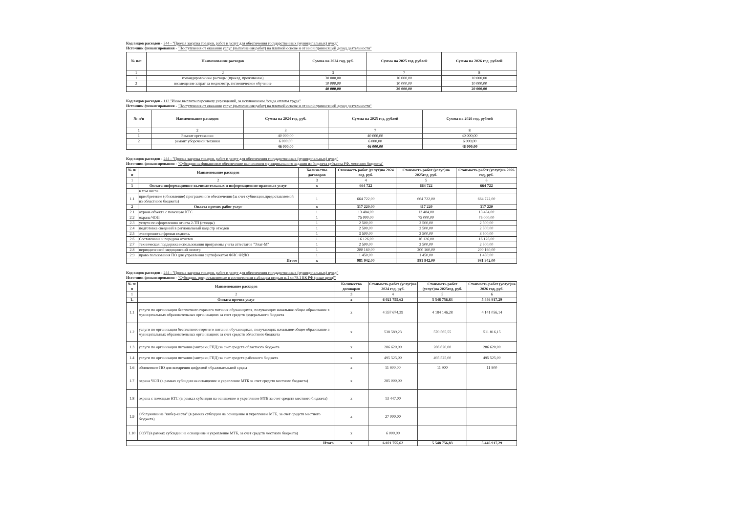Код видов расходов - 244 - "Прочая закупка товаров, работ и услуг для обеспечения государственных (муниципальных) нужд"
Источник финансирования - "Поступления от оказания услуг (выполнения работ) на платной основе и от иной приносящей доход деятельности"
| № п/п | Наименование расходов | Сумма на 2024 год, руб. | Сумма на 2025 год, рублей | Сумма на 2026 год, рублей |
| --- | --- | --- | --- | --- |
| 1 | 2 | 3 | 7 | 8 |
| 1 | командировочные расходы (проезд, проживание) | 30 000,00 | 10 000,00 | 10 000,00 |
| 2 | возмещение затрат за медосмотр, гигиеническое обучение | 10 000,00 | 10 000,00 | 10 000,00 |
| | | 40 000,00 | 20 000,00 | 20 000,00 |
Код видов расходов - 112 "Иные выплаты персоналу учреждений, за исключением фонда оплаты труда"
Источник финансирования - "Поступления от оказания услуг (выполнения работ) на платной основе и от иной приносящей доход деятельности"
| № п/п | Наименование расходов | Сумма на 2024 год, руб. | Сумма на 2025 год, рублей | Сумма на 2026 год, рублей |
| --- | --- | --- | --- | --- |
| 1 | 2 | 3 | 7 | 8 |
| 1 | Ремонт оргтехники | 40 000,00 | 40 000,00 | 40 000,00 |
| 2 | ремонт уборочной техники | 6 000,00 | 6 000,00 | 6 000,00 |
| | | 46 000,00 | 46 000,00 | 46 000,00 |
Код видов расходов - 244 - "Прочая закупка товаров, работ и услуг для обеспечения государственных (муниципальных) нужд"
Источник финансирования - "Субсидия на финансовое обеспечение выполнения муниципального задания из бюджета субъекта РФ, местного бюджета"
| № п/п | Наименование расходов | Количество договоров | Стоимость работ (услуг)на 2024 год, руб. | Стоимость работ (услуг)на 2025год, руб. | Стоимость работ (услуг)на 2026 год, руб. |
| --- | --- | --- | --- | --- | --- |
| 1 | 2 | 3 | 4 | 5 | 6 |
| 1 | Оплата информационно-вычислительных и информационно-правовых услуг | х | 664 722 | 664 722 | 664 722 |
| | в том числе | | | | |
| 1.1 | приобретение (обновление) программного обеспечения (за счет субвенции,предоставляемой из областного бюджета) | 1 | 664 722,00 | 664 722,00 | 664 722,00 |
| 2 | Оплата прочих работ услуг | х | 317 220,00 | 317 220 | 317 220 |
| 2.1 | охрана объекта с помощью КТС | 1 | 13 484,00 | 13 484,00 | 13 484,00 |
| 2.2 | охрана ЧОП | 1 | 75 000,00 | 75 000,00 | 75 000,00 |
| 2.3 | услуги по оформлению отчета 2-ТП (отходы) | 1 | 2 500,00 | 2 500,00 | 2 500,00 |
| 2.4 | подготовка сведений в региональный кадастр отходов | 1 | 2 500,00 | 2 500,00 | 2 500,00 |
| 2.5 | электронно-цифровая подпись | 1 | 3 500,00 | 3 500,00 | 3 500,00 |
| 2.6 | Составление и передача отчетов | 1 | 16 126,00 | 16 126,00 | 16 126,00 |
| 2.7 | техническая поддержка использования программы учета аттестатов "Элат-М" | 1 | 2 500,00 | 2 500,00 | 2 500,00 |
| 2.8 | периодический медицинский осмотр | 1 | 200 160,00 | 200 160,00 | 200 160,00 |
| 2.9 | право пользования ПО для управления сертификатом ФИС ФРДО | 1 | 1 450,00 | 1 450,00 | 1 450,00 |
| Итого | | х | 981 942,00 | 981 942,00 | 981 942,00 |
Код видов расходов - 244 - "Прочая закупка товаров, работ и услуг для обеспечения государственных (муниципальных) нужд"
Источник финансирования - "Субсидии, предоставляемые в соответствии с абзацем вторым п.1 ст.78.1 БК РФ (иные цели)"
| № п/п | Наименование расходов | Количество договоров | Стоимость работ (услуг)на 2024 год, руб. | Стоимость работ (услуг)на 2025год, руб. | Стоимость работ (услуг)на 2026 год, руб. |
| --- | --- | --- | --- | --- | --- |
| 1 | 2 | 3 | 4 | 5 | 6 |
| 1. | Оплата прочих услуг | х | 6 021 755,62 | 5 548 756,83 | 5 446 917,29 |
| 1.1 | услуги по организации бесплатного горячего питания обучающихся, получающих начальное общее образование в муниципальных образовательных организациях за счет средств федерального бюджета | х | 4 357 674,39 | 4 184 146,28 | 4 141 056,14 |
| 1.2 | услуги по организации бесплатного горячего питания обучающихся, получающих начальное общее образование в муниципальных образовательных организациях за счет средств областного бюджета | х | 538 589,23 | 570 565,55 | 511 816,15 |
| 1.3 | услуги по организации питания (завтраки,ГПД) за счет средств областного бюджета | х | 286 620,00 | 286 620,00 | 286 620,00 |
| 1.4 | услуги по организации питания (завтраки,ГПД) за счет средств районного бюджета | х | 495 525,00 | 495 525,00 | 495 525,00 |
| 1.6 | обновление ПО для внедрения цифровой образовательной среды | х | 11 900,00 | 11 900 | 11 900 |
| 1.7 | охрана ЧОП (в рамках субсидии на оснащение и укрепление МТБ за счет средств местного бюджета) | х | 285 000,00 | | |
| 1.8 | охрана с помощью КТС (в рамках субсидии на оснащение и укрепление МТБ за счет средств местного бюджета) | х | 13 447,00 | | |
| 1.9 | Обслуживание "кибер-карта" (в рамках субсидии на оснащение и укрепление МТБ, за счет средств местного бюджета) | х | 27 000,00 | | |
| 1.10 | СОУТ(в рамках субсидии на оснащение и укрепление МТБ, за счет средств местного бюджета) | х | 6 000,00 | | |
| Итого | | х | 6 021 755,62 | 5 548 756,83 | 5 446 917,29 |